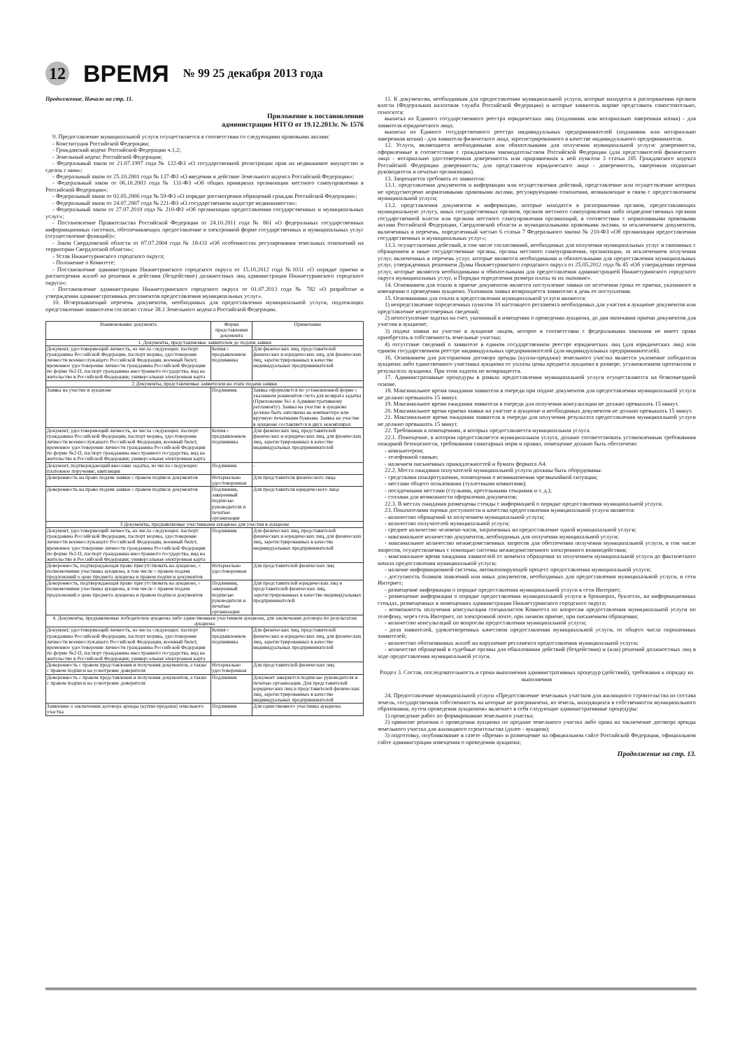12
ВРЕМЯ
№ 99 25 декабря 2013 года
Продолжение. Начало на стр. 11.
Приложение к постановлению
администрации НТГО от 19.12.2013г. № 1576
9. Предоставление муниципальной услуги осуществляется в соответствии со следующими правовыми актами:
- Конституция Российской Федерации;
- Гражданский кодекс Российской Федерации ч.1,2;
- Земельный кодекс Российской Федерации;
- Федеральный закон от 21.07.1997 года № 122-ФЗ «О государственной регистрации прав на недвижимое имущество и сделок с ним»;
- Федеральный закон от 25.10.2001 года № 137-ФЗ «О введении в действие Земельного кодекса Российской Федерации»;
- Федеральный закон от 06.10.2003 года № 131-ФЗ «Об общих принципах организации местного самоуправления в Российской Федерации»;
- Федеральный закон от 02.05.2006 года № 59-ФЗ «О порядке рассмотрения обращений граждан Российской Федерации»;
- Федеральный закон от 24.07.2007 года № 221-ФЗ «О государственном кадастре недвижимости»;
- Федеральный закон от 27.07.2010 года № 210-ФЗ «Об организации предоставления государственных и муниципальных услуг»;
- Постановление Правительства Российской Федерации от 24.10.2011 года № 861 «О федеральных государственных информационных системах, обеспечивающих предоставление в электронной форме государственных и муниципальных услуг (осуществление функций)»;
- Закон Свердловской области от 07.07.2004 года № 18-ОЗ «Об особенностях регулирования земельных отношений на территории Свердлоской области»;
- Устав Нижнетуринского городского округа;
- Положение о Комитете;
- Постановление администрации Нижнетринского городского округа от 15.10.2012 года №1031 «О порядке приема и рассмотрения жалоб на решения и действия (бездействие) должностных лиц администрации Нижнетуринского городского округа»;
- Постановление администрации Нижнетуринского городского округа от 01.07.2013 года № 782 «О разработке и утверждении административных регламентов предоставления муниципальных услуг».
10. Исчерпывающий перечень документов, необходимых для предоставления муниципальной услуги, подлежащих представлению заявителем согласно статье 38.1 Земельного кодекса Российской Федерации.
| Наименование документа | Форма представления документа | Примечание |
| --- | --- | --- |
| 1. Документы, представляемые заявителем до подачи заявки | | |
| Документ, удостоверяющий личность, из числа следующих: паспорт гражданина Российской Федерации, паспорт моряка, удостоверение личности военнослужащего Российской Федерации, военный билет, временное удостоверение личности гражданина Российской Федерации по форме №2-П, паспорт гражданина иностранного государства, вид на жительство в Российской Федерации; универсальная электронная карта | Копия с предъявлением подлинника | Для физических лиц, представителей физических и юридических лиц, для физических лиц, зарегистрированных в качестве индивидуальных предпринимателей |
| 2 Документы, представляемые заявителем на этапе подачи заявки | | |
| Заявка на участие в аукционе | Подлинник | Заявка оформляется по установленной форме с указанием реквизитов счета для возврата задатка (Приложение №1 к Административному регламенту). Заявка на участие в аукционе должна быть заполнена на компьютере или вручную печатными буквами. Заявка на участие в аукционе составляется в двух экземплярах |
| Документ, удостоверяющий личность, из числа следующих: паспорт гражданина Российской Федерации, паспорт моряка, удостоверение личности военнослужащего Российской Федерации, военный билет, временное удостоверение личности гражданина Российской Федерации по форме №2-П, паспорт гражданина иностранного государства, вид на жительство в Российской Федерации; универсальная электронная карта | Копия с предъявлением подлинника | Для физических лиц, представителей физических и юридических лиц, для физических лиц, зарегистрированных в качестве индивидуальных предпринимателей |
| Документ, подтверждающий внесение задатка, из числа следующих: платежное поручение, квитанция | Подлинник | - |
| Доверенность на право подачи заявки с правом подписи документов | Нотариально удостоверенная | Для представителя физического лица |
| Доверенность на право подачи заявки с правом подписи документов | Подлинник, заверенный подписью руководителя и печатью организации | Для представителя юридического лица |
| 3 Документы, предъявляемые участниками аукциона для участия в аукционе | | |
| Документ, удостоверяющий личность, из числа следующих: паспорт гражданина Российской Федерации, паспорт моряка, удостоверение личности военнослужащего Российской Федерации, военный билет, временное удостоверение личности гражданина Российской Федерации по форме №2-П, паспорт гражданина иностранного государства, вид на жительство в Российской Федерации; универсальная электронная карта | Подлинник | Для физических лиц, представителей физических и юридических лиц, для физических лиц, зарегистрированных в качестве индивидуальных предпринимателей |
| Доверенность, подтверждающая право присутствовать на аукционе, с полномочиями участника аукциона, в том числе с правом подачи предложений о цене предмета аукциона и правом подписи документов | Нотариально удостоверенная | Для представителей физических лиц |
| Доверенность, подтверждающая право присутствовать на аукционе, с полномочиями участника аукциона, в том числе с правом подачи предложений о цене предмета аукциона и правом подписи документов | Подлинник, заверенный подписью руководителя и печатью организации | Для представителей юридических лиц и представителей физических лиц, зарегистрированных в качестве индивидуальных предпринимателей |
| 4. Документы, предъявляемые победителем аукциона либо единственным участником аукциона, для заключения договора по результатам аукциона | | |
| Документ, удостоверяющий личность, из числа следующих: паспорт гражданина Российской Федерации, паспорт моряка, удостоверение личности военнослужащего Российской Федерации, военный билет, временное удостоверение личности гражданина Российской Федерации по форме №2-П, паспорт гражданина иностранного государства, вид на жительство в Российской Федерации; универсальная электронная карта | Копия с предъявлением подлинника | Для физических лиц, представителей физических и юридических лиц, для физических лиц, зарегистрированных в качестве индивидуальных предпринимателей |
| Доверенность с правом представления и получения документов, а также с правом подписи на усмотрение доверителя | Нотариально удостоверенная | Для представителей физических лиц |
| Доверенность с правом представления и получения документов, а также с правом подписи на усмотрение доверителя | Подлинник | Документ заверяется подписью руководителя и печатью организации. Для представителей юридических лиц и представителей физических лиц, зарегистрированных в качестве индивидуальных предпринимателей |
| Заявление о заключении договора аренды (купли-продажи) земельного участка | Подлинник | Для единственного участника аукциона |
11. К документам, необходимым для предоставления муниципальной услуги, которые находятся в распоряжении органов власти (Федеральная налоговая служба Российской Федерации) и которые заявитель вправе представить самостоятельно, относятся:
выписка из Единого государственного реестра юридических лиц (подлинник или нотариально заверенная копия) - для заявителя юридического лица;
выписка из Единого государственного реестра индивидуальных предпринимателей (подлинник или нотариально заверенная копия) - для заявителя физического лица, зарегистрированного в качестве индивидуального предпринимателя.
12. Услуги, являющиеся необходимыми или обязательными для получения муниципальной услуги: доверенности, оформленные в соответствии с гражданским законодательством Российской Федерации (для представителей физического лица - нотариально удостоверенная доверенность или приравненная к ней пунктом 3 статьи 185 Гражданского кодекса Российской Федерации доверенность; для представителя юридического лица - доверенность, заверенная подписью руководителя и печатью организации).
13. Запрещается требовать от заявителя:
13.1. представления документов и информации или осуществления действий, представление или осуществление которых не предусмотрено нормативными правовыми актами, регулирующими отношения, возникающие в связи с предоставлением муниципальной услуги;
13.2. представления документов и информации, которые находятся в распоряжении органов, предоставляющих муниципальную услугу, иных государственных органов, органов местного самоуправления либо подведомственных органам государственной власти или органам местного самоуправления организаций, в соответствии с нормативными правовыми актами Российской Федерации, Свердловской области и муниципальными правовыми актами, за исключением документов, включенных в перечень, определенный частью 6 статьи 7 Федерального закона № 210-ФЗ «Об организации предоставления государственных и муниципальных услуг»;
13.3. осуществления действий, в том числе согласований, необходимых для получения муниципальных услуг и связанных с обращением в иные государственные органы, органы местного самоуправления, организации, за исключением получения услуг, включенных в перечень услуг, которые являются необходимыми и обязательными для предоставления муниципальных услуг, утвержденных решением Думы Нижнетуринского городского округа от 25.05.2012 года № 45 «Об утверждении перечня услуг, которые являются необходимыми и обязательными для предоставления администрацией Нижнетуринского городского округа муниципальных услуг, и Порядка определения размера платы за их оказание».
14. Основанием для отказа в приеме документов является поступление заявки по истечении срока ее приема, указанного в извещении о проведении аукциона. Указанная заявка возвращается заявителю в день ее поступления.
15. Основаниями для отказа в предоставлении муниципальной услуги являются:
1) непредставление определенных пунктом 10 настоящего регламента необходимых для участия в аукционе документов или представление недостоверных сведений;
2) непоступление задатка на счет, указанный в извещении о проведении аукциона, до дня окончания приема документов для участия в аукционе;
3) подача заявки на участие в аукционе лицом, которое в соответствии с федеральными законами не имеет права приобретать в собственность земельные участки;
4) отсутствие сведений о заявителе в едином государственном реестре юридических лиц (для юридических лиц) или едином государственном реестре индивидуальных предпринимателей (для индивидуальных предпринимателей).
16. Основанием для расторжения договора аренды (купли-продажи) земельного участка является уклонение победителя аукциона либо единственного участника аукциона от уплаты цены предмета аукциона в размере, установленном протоколом о результатах аукциона. При этом задаток не возвращается.
17. Административные процедуры в рамках предоставления муниципальной услуги осуществляются на безвозмездной основе.
18. Максимальное время ожидания заявителя в очереди при подаче документов для предоставления муниципальной услуги не должно превышать 15 минут.
19. Максимальное время ожидания заявителя в очереди для получения консультации не должно превышать 15 минут.
20. Максимальное время приема заявки на участие в аукционе и необходимых документов не должно превышать 15 минут.
21. Максимальное время ожидания заявителя в очереди для получения результата предоставления муниципальной услуги не должно превышать 15 минут.
22. Требования к помещениям, в которых предоставляется муниципальная услуга.
22.1. Помещение, в котором предоставляется муниципальная услуга, должно соответствовать установленным требованиям пожарной безопасности, требованиям санитарных норм и правил, помещение должно быть обеспечено:
- компьютером;
- телефонной связью;
- наличием письменных принадлежностей и бумаги формата А4.
22.2. Места ожидания получателей муниципальной услуги должны быть оборудованы:
- средствами пожаротушения, оповещения о возникновении чрезвычайной ситуации;
- местами общего пользования (туалетными комнатами);
- посадочными местами (стульями, кресельными секциями и т. д.);
- столами для возможности оформления документов;
22.3. В местах ожидания размещены стенды с информацией о порядке предоставления муниципальной услуги.
23. Показателями оценки доступности и качества предоставления муниципальной услуги являются:
- количество обращений за получением муниципальной услуги;
- количество получателей муниципальной услуги;
- среднее количество человеко-часов, затраченных на предоставление одной муниципальной услуги;
- максимальное количество документов, необходимых для получения муниципальной услуги;
- максимальное количество межведомственных запросов для обеспечения получения муниципальной услуги, в том числе запросов, осуществляемых с помощью системы межведомственного электронного взаимодействия;
- максимальное время ожидания заявителей от момента обращения за получением муниципальной услуги до фактического начала предоставления муниципальной услуги;
- наличие информационной системы, автоматизирующей процесс предоставления муниципальной услуги;
- доступность бланков заявлений или иных документов, необходимых для предоставления муниципальной услуги, в сети Интернет;
- размещение информации о порядке предоставления муниципальной услуги в сети Интернет;
- размещение информации о порядке предоставления муниципальной услуги в брошюрах, буклетах, на информационных стендах, размещенных в помещениях администрации Нижнетуринского городского округа;
- возможность получения консультации специалистов Комитета по вопросам предоставления муниципальной услуги по телефону, через сеть Интернет, по электронной почте, при личном приеме, при письменном обращении;
- количество консультаций по вопросам предоставления муниципальной услуги;
- доля заявителей, удовлетворенных качеством предоставления муниципальной услуги, от общего числа опрошенных заявителей;
- количество обоснованных жалоб на нарушение регламента предоставления муниципальной услуги;
- количество обращений в судебные органы для обжалования действий (бездействия) и (или) решений должностных лиц в ходе предоставления муниципальной услуги.
Раздел 3. Состав, последовательность и сроки выполнения административных процедур (действий), требования к порядку их выполнения
24. Предоставление муниципальной услуги «Предоставление земельных участков для жилищного строительства из состава земель, государственная собственность на которые не разграничена, из земель, находящихся в собственности муниципального образования, путем проведения аукционов» включает в себя следующие административные процедуры:
1) проведение работ по формированию земельного участка;
2) принятие решения о проведении аукциона по продаже земельного участка либо права на заключение договора аренды земельного участка для жилищного строительства (далее - аукцион);
3) подготовку, опубликование в газете «Время» и размещение на официальном сайте Российской Федерации, официальном сайте администрации извещения о проведении аукциона;
Продолжение на стр. 13.